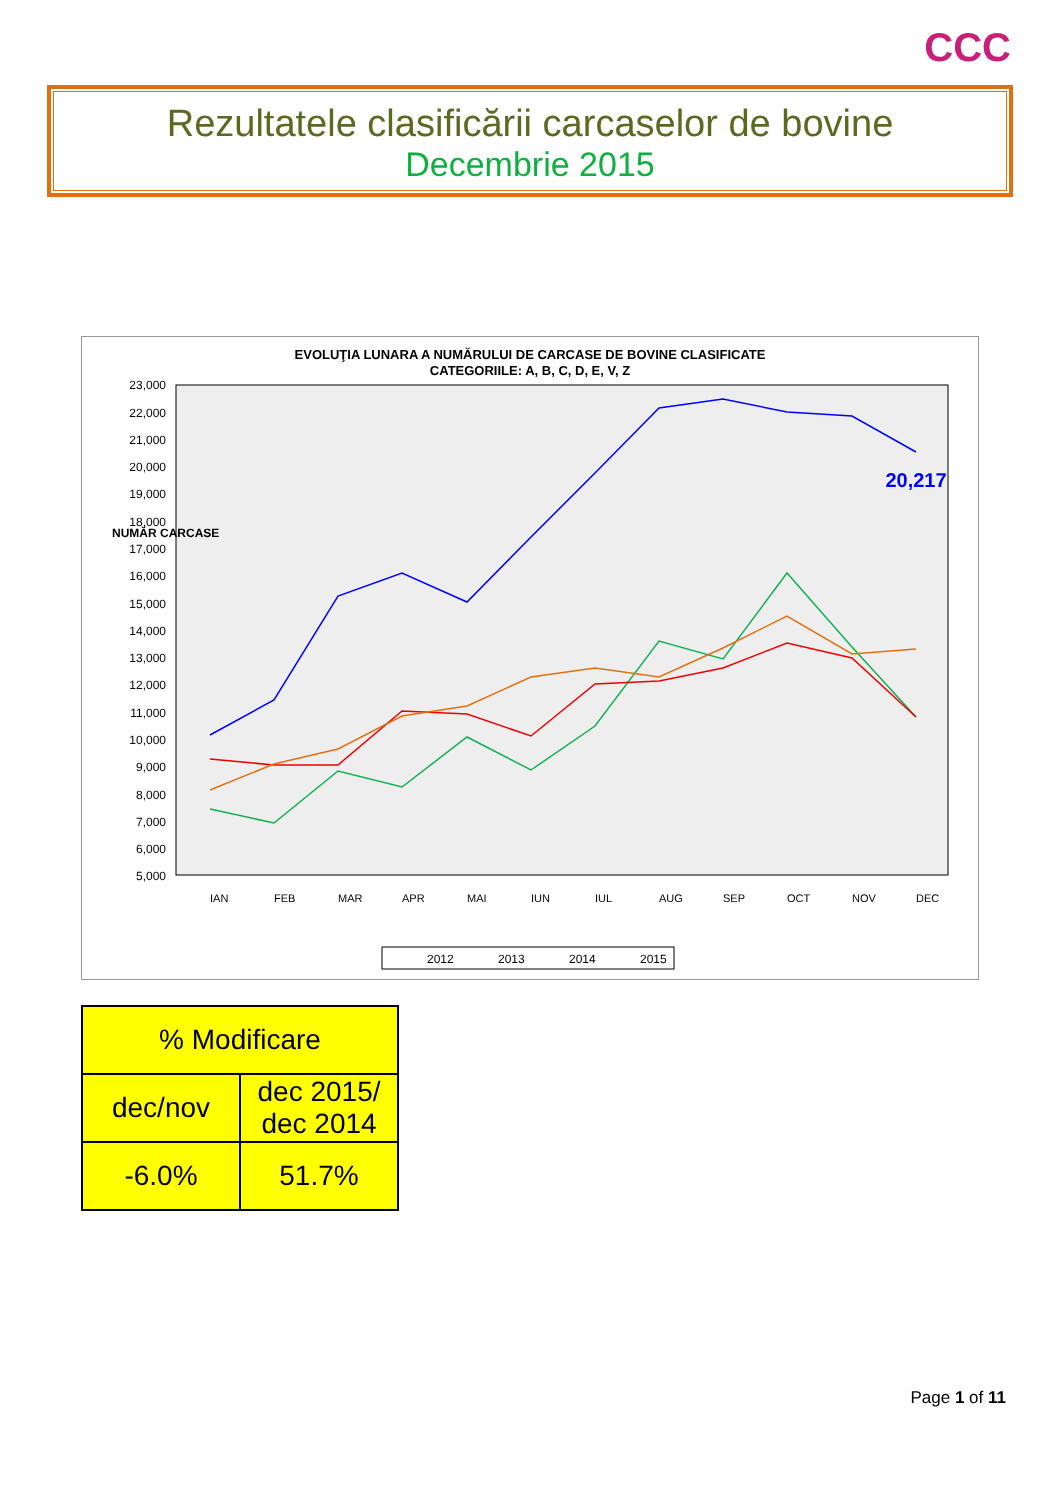CCC
Rezultatele clasificării carcaselor de bovine
Decembrie 2015
EVOLUŢIA LUNARA A NUMĂRULUI DE CARCASE DE BOVINE CLASIFICATE
CATEGORIILE: A, B, C, D, E, V, Z
23,000
22,000
21,000
20,000
19,000
18,000
17,000
16,000
15,000
14,000
13,000
12,000
11,000
10,000
9,000
8,000
7,000
6,000
5,000
NUMĂR CARCASE
20,217
IAN
FEB
MAR
APR
MAI
IUN
IUL
AUG
SEP
OCT
NOV
DEC
2012
2013
2014
2015
| % Modificare | |
| dec/nov | dec 2015/ dec 2014 |
| -6.0% | 51.7% |
Page 1 of 11